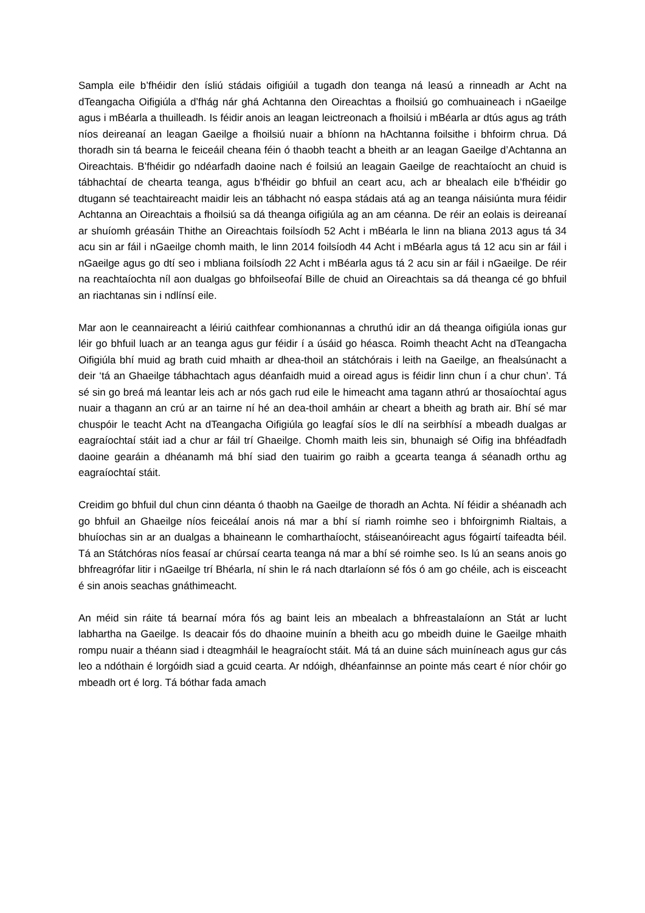Sampla eile b’fhéidir den ísliú stádais oifigiúil a tugadh don teanga ná leasú a rinneadh ar Acht na dTeangacha Oifigiúla a d’fhág nár ghá Achtanna den Oireachtas a fhoilsiú go comhuaineach i nGaeilge agus i mBéarla a thuilleadh. Is féidir anois an leagan leictreonach a fhoilsiú i mBéarla ar dtús agus ag tráth níos deireanaí an leagan Gaeilge a fhoilsiú nuair a bhíonn na hAchtanna foilsithe i bhfoirm chrua. Dá thoradh sin tá bearna le feiceáil cheana féin ó thaobh teacht a bheith ar an leagan Gaeilge d’Achtanna an Oireachtais. B’fhéidir go ndéarfadh daoine nach é foilsiú an leagain Gaeilge de reachtaíocht an chuid is tábhachtaí de chearta teanga, agus b’fhéidir go bhfuil an ceart acu, ach ar bhealach eile b’fhéidir go dtugann sé teachtaireacht maidir leis an tábhacht nó easpa stádais atá ag an teanga náisiúnta mura féidir Achtanna an Oireachtais a fhoilsiú sa dá theanga oifigiúla ag an am céanna. De réir an eolais is deireanaí ar shuíomh gréasáin Thithe an Oireachtais foilsíodh 52 Acht i mBéarla le linn na bliana 2013 agus tá 34 acu sin ar fáil i nGaeilge chomh maith, le linn 2014 foilsíodh 44 Acht i mBéarla agus tá 12 acu sin ar fáil i nGaeilge agus go dtí seo i mbliana foilsíodh 22 Acht i mBéarla agus tá 2 acu sin ar fáil i nGaeilge. De réir na reachtaíochta níl aon dualgas go bhfoilseofaí Bille de chuid an Oireachtais sa dá theanga cé go bhfuil an riachtanas sin i ndlínsí eile.
Mar aon le ceannaireacht a léiriú caithfear comhionannas a chruthú idir an dá theanga oifigiúla ionas gur léir go bhfuil luach ar an teanga agus gur féidir í a úsáid go héasca. Roimh theacht Acht na dTeangacha Oifigiúla bhí muid ag brath cuid mhaith ar dhea-thoil an státchórais i leith na Gaeilge, an fhealsúnacht a deir ‘tá an Ghaeilge tábhachtach agus déanfaidh muid a oiread agus is féidir linn chun í a chur chun’. Tá sé sin go breá má leantar leis ach ar nós gach rud eile le himeacht ama tagann athrú ar thosaíochtaí agus nuair a thagann an crú ar an tairne ní hé an dea-thoil amháin ar cheart a bheith ag brath air. Bhí sé mar chuspóir le teacht Acht na dTeangacha Oifigiúla go leagfaí síos le dlí na seirbhísí a mbeadh dualgas ar eagraíochtaí stáit iad a chur ar fáil trí Ghaeilge. Chomh maith leis sin, bhunaigh sé Oifig ina bhféadfadh daoine gearáin a dhéanamh má bhí siad den tuairim go raibh a gcearta teanga á séanadh orthu ag eagraíochtaí stáit.
Creidim go bhfuil dul chun cinn déanta ó thaobh na Gaeilge de thoradh an Achta. Ní féidir a shéanadh ach go bhfuil an Ghaeilge níos feiceálaí anois ná mar a bhí sí riamh roimhe seo i bhfoirgnimh Rialtais, a bhuíochas sin ar an dualgas a bhaineann le comharthaíocht, stáiseanóireacht agus fógairtí taifeadta béil. Tá an Státchóras níos feasaí ar chúrsaí cearta teanga ná mar a bhí sé roimhe seo. Is lú an seans anois go bhfreagrófar litir i nGaeilge trí Bhéarla, ní shin le rá nach dtarlaíonn sé fós ó am go chéile, ach is eisceacht é sin anois seachas gnáthimeacht.
An méid sin ráite tá bearnaí móra fós ag baint leis an mbealach a bhfreastalaíonn an Stát ar lucht labhartha na Gaeilge. Is deacair fós do dhaoine muinín a bheith acu go mbeidh duine le Gaeilge mhaith rompu nuair a théann siad i dteagmháil le heagraíocht stáit. Má tá an duine sách muiníneach agus gur cás leo a ndóthain é lorgóidh siad a gcuid cearta. Ar ndóigh, dhéanfainnse an pointe más ceart é níor chóir go mbeadh ort é lorg. Tá bóthar fada amach